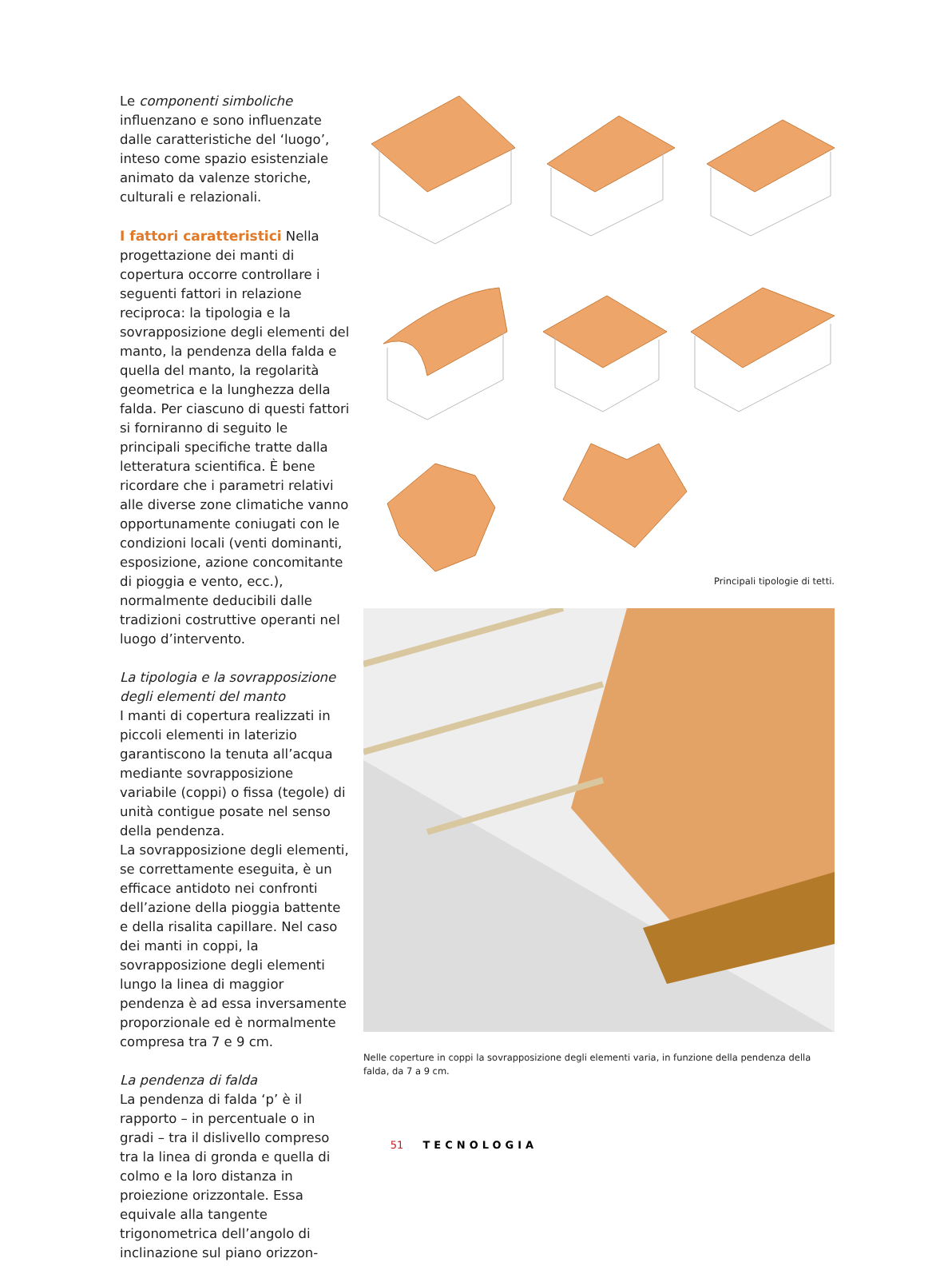Le componenti simboliche influenzano e sono influenzate dalle caratteristiche del ‘luogo’, inteso come spazio esistenziale animato da valenze storiche, culturali e relazionali.
I fattori caratteristici Nella progettazione dei manti di copertura occorre controllare i seguenti fattori in relazione reciproca: la tipologia e la sovrapposizione degli elementi del manto, la pendenza della falda e quella del manto, la regolarità geometrica e la lunghezza della falda. Per ciascuno di questi fattori si forniranno di seguito le principali specifiche tratte dalla letteratura scientifica. È bene ricordare che i parametri relativi alle diverse zone climatiche vanno opportunamente coniugati con le condizioni locali (venti dominanti, esposizione, azione concomitante di pioggia e vento, ecc.), normalmente deducibili dalle tradizioni costruttive operanti nel luogo d’intervento.
La tipologia e la sovrapposizione degli elementi del manto
I manti di copertura realizzati in piccoli elementi in laterizio garantiscono la tenuta all’acqua mediante sovrapposizione variabile (coppi) o fissa (tegole) di unità contigue posate nel senso della pendenza.
La sovrapposizione degli elementi, se correttamente eseguita, è un efficace antidoto nei confronti dell’azione della pioggia battente e della risalita capillare. Nel caso dei manti in coppi, la sovrapposizione degli elementi lungo la linea di maggior pendenza è ad essa inversamente proporzionale ed è normalmente compresa tra 7 e 9 cm.
La pendenza di falda
La pendenza di falda ‘p’ è il rapporto – in percentuale o in gradi – tra il dislivello compreso tra la linea di gronda e quella di colmo e la loro distanza in proiezione orizzontale. Essa equivale alla tangente trigonometrica dell’angolo di inclinazione sul piano orizzon-
Principali tipologie di tetti.
Nelle coperture in coppi la sovrapposizione degli elementi varia, in funzione della pendenza della falda, da 7 a 9 cm.
51 TECNOLOGIA